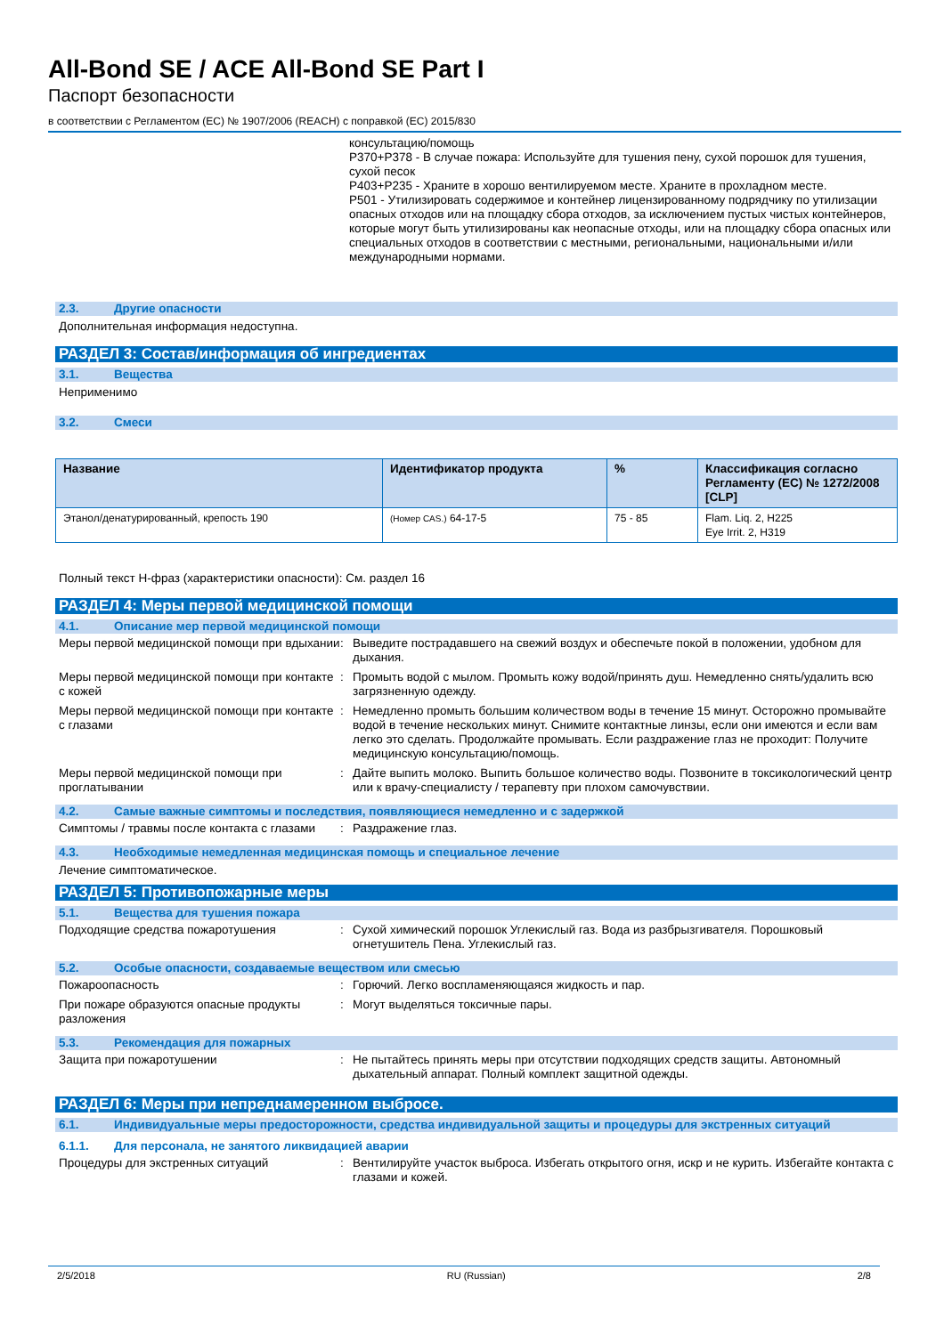All-Bond SE / ACE All-Bond SE Part I
Паспорт безопасности
в соответствии с Регламентом (EC) № 1907/2006 (REACH) с поправкой (EC) 2015/830
консультацию/помощь
P370+P378 - В случае пожара: Используйте для тушения пену, сухой порошок для тушения, сухой песок
P403+P235 - Храните в хорошо вентилируемом месте. Храните в прохладном месте.
P501 - Утилизировать содержимое и контейнер лицензированному подрядчику по утилизации опасных отходов или на площадку сбора отходов, за исключением пустых чистых контейнеров, которые могут быть утилизированы как неопасные отходы, или на площадку сбора опасных или специальных отходов в соответствии с местными, региональными, национальными и/или международными нормами.
2.3. Другие опасности
Дополнительная информация недоступна.
РАЗДЕЛ 3: Состав/информация об ингредиентах
3.1. Вещества
Неприменимо
3.2. Смеси
| Название | Идентификатор продукта | % | Классификация согласно Регламенту (EC) № 1272/2008 [CLP] |
| --- | --- | --- | --- |
| Этанол/денатурированный, крепость 190 | (Номер CAS.) 64-17-5 | 75 - 85 | Flam. Liq. 2, H225 Eye Irrit. 2, H319 |
Полный текст H-фраз (характеристики опасности): См. раздел 16
РАЗДЕЛ 4: Меры первой медицинской помощи
4.1. Описание мер первой медицинской помощи
Меры первой медицинской помощи при вдыхании
: Выведите пострадавшего на свежий воздух и обеспечьте покой в положении, удобном для дыхания.
Меры первой медицинской помощи при контакте с кожей
: Промыть водой с мылом. Промыть кожу водой/принять душ. Немедленно снять/удалить всю загрязненную одежду.
Меры первой медицинской помощи при контакте с глазами
: Немедленно промыть большим количеством воды в течение 15 минут. Осторожно промывайте водой в течение нескольких минут. Снимите контактные линзы, если они имеются и если вам легко это сделать. Продолжайте промывать. Если раздражение глаз не проходит: Получите медицинскую консультацию/помощь.
Меры первой медицинской помощи при проглатывании
: Дайте выпить молоко. Выпить большое количество воды. Позвоните в токсикологический центр или к врачу-специалисту / терапевту при плохом самочувствии.
4.2. Самые важные симптомы и последствия, появляющиеся немедленно и с задержкой
Симптомы / травмы после контакта с глазами
: Раздражение глаз.
4.3. Необходимые немедленная медицинская помощь и специальное лечение
Лечение симптоматическое.
РАЗДЕЛ 5: Противопожарные меры
5.1. Вещества для тушения пожара
Подходящие средства пожаротушения : Сухой химический порошок Углекислый газ. Вода из разбрызгивателя. Порошковый огнетушитель Пена. Углекислый газ.
5.2. Особые опасности, создаваемые веществом или смесью
Пожароопасность : Горючий. Легко воспламеняющаяся жидкость и пар.
При пожаре образуются опасные продукты разложения
: Могут выделяться токсичные пары.
5.3. Рекомендация для пожарных
Защита при пожаротушении : Не пытайтесь принять меры при отсутствии подходящих средств защиты. Автономный дыхательный аппарат. Полный комплект защитной одежды.
РАЗДЕЛ 6: Меры при непреднамеренном выбросе.
6.1. Индивидуальные меры предосторожности, средства индивидуальной защиты и процедуры для экстренных ситуаций
6.1.1. Для персонала, не занятого ликвидацией аварии
Процедуры для экстренных ситуаций : Вентилируйте участок выброса. Избегать открытого огня, искр и не курить. Избегайте контакта с глазами и кожей.
2/5/2018 RU (Russian) 2/8